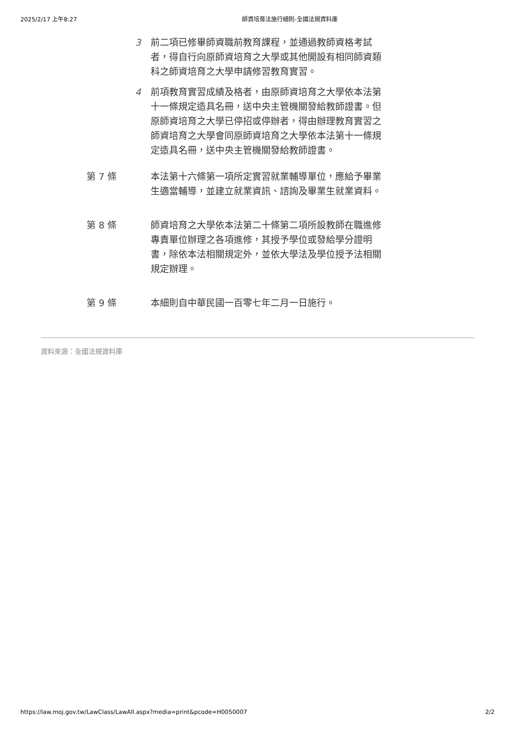2025/2/17 上午8:27 師資培育法施行細則-全國法規資料庫
3 前二項已修畢師資職前教育課程，並通過教師資格考試者，得自行向原師資培育之大學或其他開設有相同師資類科之師資培育之大學申請修習教育實習。
4 前項教育實習成績及格者，由原師資培育之大學依本法第十一條規定造具名冊，送中央主管機關發給教師證書。但原師資培育之大學已停招或停辦者，得由辦理教育實習之師資培育之大學會同原師資培育之大學依本法第十一條規定造具名冊，送中央主管機關發給教師證書。
第 7 條 本法第十六條第一項所定實習就業輔導單位，應給予畢業生適當輔導，並建立就業資訊、諮詢及畢業生就業資料。
第 8 條 師資培育之大學依本法第二十條第二項所設教師在職進修專責單位辦理之各項進修，其授予學位或發給學分證明書，除依本法相關規定外，並依大學法及學位授予法相關規定辦理。
第 9 條 本細則自中華民國一百零七年二月一日施行。
資料來源：全國法規資料庫
https://law.moj.gov.tw/LawClass/LawAll.aspx?media=print&pcode=H0050007 2/2